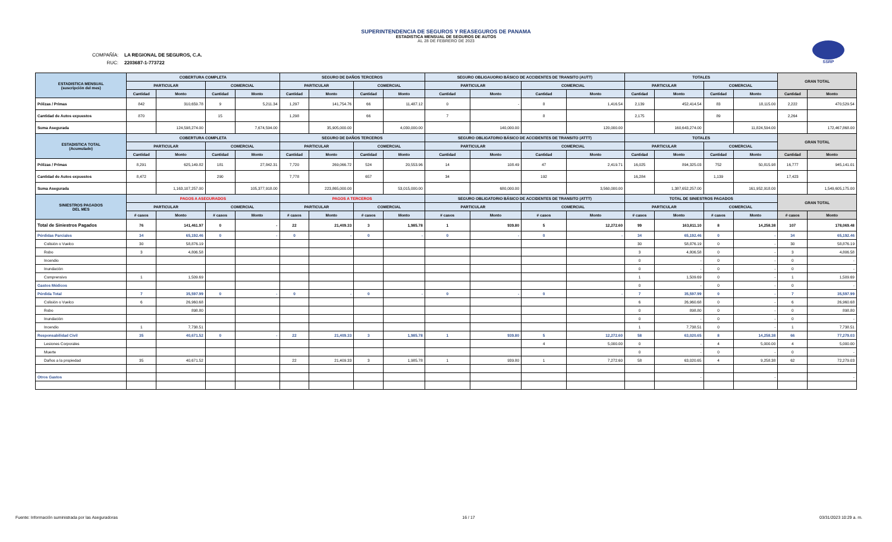SUPERINTENDENCIA DE SEGUROS Y REASEGUROS DE PANAMA
ESTADISTICA MENSUAL DE SEGUROS DE AUTOS
AL 28 DE FEBRERO DE 2023
SSRP
COMPAÑÍA: LA REGIONAL DE SEGUROS, C.A.
RUC: 2203687-1-773722
| ESTADISTICA MENSUAL (suscripción del mes) | COBERTURA COMPLETA | | | | SEGURO DE DAÑOS TERCEROS | | | | SEGURO OBLIGAUORIO BÁSICO DE ACCIDENTES DE TRANSITO (AUTT) | | | | TOTALES | | | | GRAN TOTAL | |
| --- | --- | --- | --- | --- | --- | --- | --- | --- | --- | --- | --- | --- | --- | --- | --- | --- | --- | --- |
| | PARTICULAR | | COMERCIAL | | PARTICULAR | | COMERCIAL | | PARTICULAR | | COMERCIAL | | PARTICULAR | | COMERCIAL | | | |
| | Cantidad | Monto | Cantidad | Monto | Cantidad | Monto | Cantidad | Monto | Cantidad | Monto | Cantidad | Monto | Cantidad | Monto | Cantidad | Monto | Cantidad | Monto |
| Pólizas / Primas | 842 | 310,659.78 | 9 | 5,211.34 | 1,297 | 141,754.76 | 66 | 11,487.12 | 0 | - | 8 | 1,416.54 | 2,139 | 452,414.54 | 83 | 18,115.00 | 2,222 | 470,529.54 |
| Cantidad de Autos expuestos | 870 | | 15 | | 1,298 | | 66 | | 7 | | 8 | | 2,175 | | 89 | | 2,264 | |
| Suma Asegurada | | 124,598,274.00 | | 7,674,594.00 | | 35,905,000.00 | | 4,030,000.00 | | 140,000.00 | | 120,000.00 | | 160,643,274.00 | | 11,824,594.00 | | 172,467,868.00 |
| ESTADISTICA TOTAL (Acumulado) | COBERTURA COMPLETA | | | | SEGURO DE DAÑOS TERCEROS | | | | SEGURO OBLIGATORIO BÁSICO DE ACCIDENTES DE TRANSITO (ATTT) | | | | TOTALES | | | | GRAN TOTAL | |
| | PARTICULAR | | COMERCIAL | | PARTICULAR | | COMERCIAL | | PARTICULAR | | COMERCIAL | | PARTICULAR | | COMERCIAL | | | |
| | Cantidad | Monto | Cantidad | Monto | Cantidad | Monto | Cantidad | Monto | Cantidad | Monto | Cantidad | Monto | Cantidad | Monto | Cantidad | Monto | Cantidad | Monto |
| Pólizas / Primas | 8,291 | 625,149.82 | 181 | 27,842.31 | 7,720 | 269,066.72 | 524 | 20,553.96 | 14 | 108.49 | 47 | 2,419.71 | 16,025 | 894,325.03 | 752 | 50,815.98 | 16,777 | 945,141.01 |
| Cantidad de Autos expuestos | 8,472 | | 290 | | 7,778 | | 657 | | 34 | | 192 | | 16,284 | | 1,139 | | 17,423 | |
| Suma Asegurada | | 1,163,107,257.00 | | 105,377,918.00 | | 223,865,000.00 | | 53,015,000.00 | | 680,000.00 | | 3,560,000.00 | | 1,387,652,257.00 | | 161,952,918.00 | | 1,549,605,175.00 |
| SINIESTROS PAGADOS DEL MES | PAGOS A ASEGURADOS | | | | PAGOS A TERCEROS | | | | SEGURO OBLIGATORIO BÁSICO DE ACCIDENTES DE TRANSITO (ATTT) | | | | TOTAL DE SINIESTROS PAGADOS | | | | GRAN TOTAL | |
| | PARTICULAR | | COMERCIAL | | PARTICULAR | | COMERCIAL | | PARTICULAR | | COMERCIAL | | PARTICULAR | | COMERCIAL | | | |
| | # casos | Monto | # casos | Monto | # casos | Monto | # casos | Monto | # casos | Monto | # casos | Monto | # casos | Monto | # casos | Monto | # casos | Monto |
| Total de Siniestros Pagados | 76 | 141,461.97 | 0 | - | 22 | 21,409.33 | 3 | 1,985.78 | 1 | 939.80 | 5 | 12,272.60 | 99 | 163,811.10 | 8 | 14,258.38 | 107 | 178,069.48 |
| Pérdidas Parciales | 34 | 65,192.46 | 0 | - | 0 | - | 0 | - | 0 | - | 0 | - | 34 | 65,192.46 | 0 | - | 34 | 65,192.46 |
| Colisión o Vuelco | 30 | 58,876.19 | | | | | | | | | | | 30 | 58,876.19 | 0 | - | 30 | 58,876.19 |
| Robo | 3 | 4,806.58 | | | | | | | | | | | 3 | 4,806.58 | 0 | - | 3 | 4,806.58 |
| Incendio | | | | | | | | | | | | | 0 | - | 0 | - | 0 | - |
| Inundación | | | | | | | | | | | | | 0 | - | 0 | - | 0 | - |
| Comprensivo | 1 | 1,509.69 | | | | | | | | | | | 1 | 1,509.69 | 0 | - | 1 | 1,509.69 |
| Gastos Médicos | | | | | | | | | | | | | 0 | - | 0 | - | 0 | - |
| Pérdida Total | 7 | 35,597.99 | 0 | - | 0 | - | 0 | - | 0 | - | 0 | - | 7 | 35,597.99 | 0 | - | 7 | 35,597.99 |
| Colisión o Vuelco | 6 | 26,960.68 | | | | | | | | | | | 6 | 26,960.68 | 0 | - | 6 | 26,960.68 |
| Robo | | 898.80 | | | | | | | | | | | 0 | 898.80 | 0 | - | 0 | 898.80 |
| Inundación | | | | | | | | | | | | | 0 | - | 0 | - | 0 | - |
| Incendio | 1 | 7,738.51 | | | | | | | | | | | 1 | 7,738.51 | 0 | - | 1 | 7,738.51 |
| Responsabilidad Civil | 35 | 40,671.52 | 0 | - | 22 | 21,409.33 | 3 | 1,985.78 | 1 | 939.80 | 5 | 12,272.60 | 58 | 63,020.65 | 8 | 14,258.38 | 66 | 77,279.03 |
| Lesiones Corporales | | | | | | | | | | | 4 | 5,000.00 | 0 | - | 4 | 5,000.00 | 4 | 5,000.00 |
| Muerte | | | | | | | | | | | | | 0 | - | 0 | - | 0 | - |
| Daños a la propiedad | 35 | 40,671.52 | | | 22 | 21,409.33 | 3 | 1,985.78 | 1 | 939.80 | 1 | 7,272.60 | 58 | 63,020.65 | 4 | 9,258.38 | 62 | 72,279.03 |
| Otros Gastos | | | | | | | | | | | | | | - | | - | | - |
Fuente: Información suministrada por las Aseguradoras 16 / 17 03/31/2023 10:29 a. m.